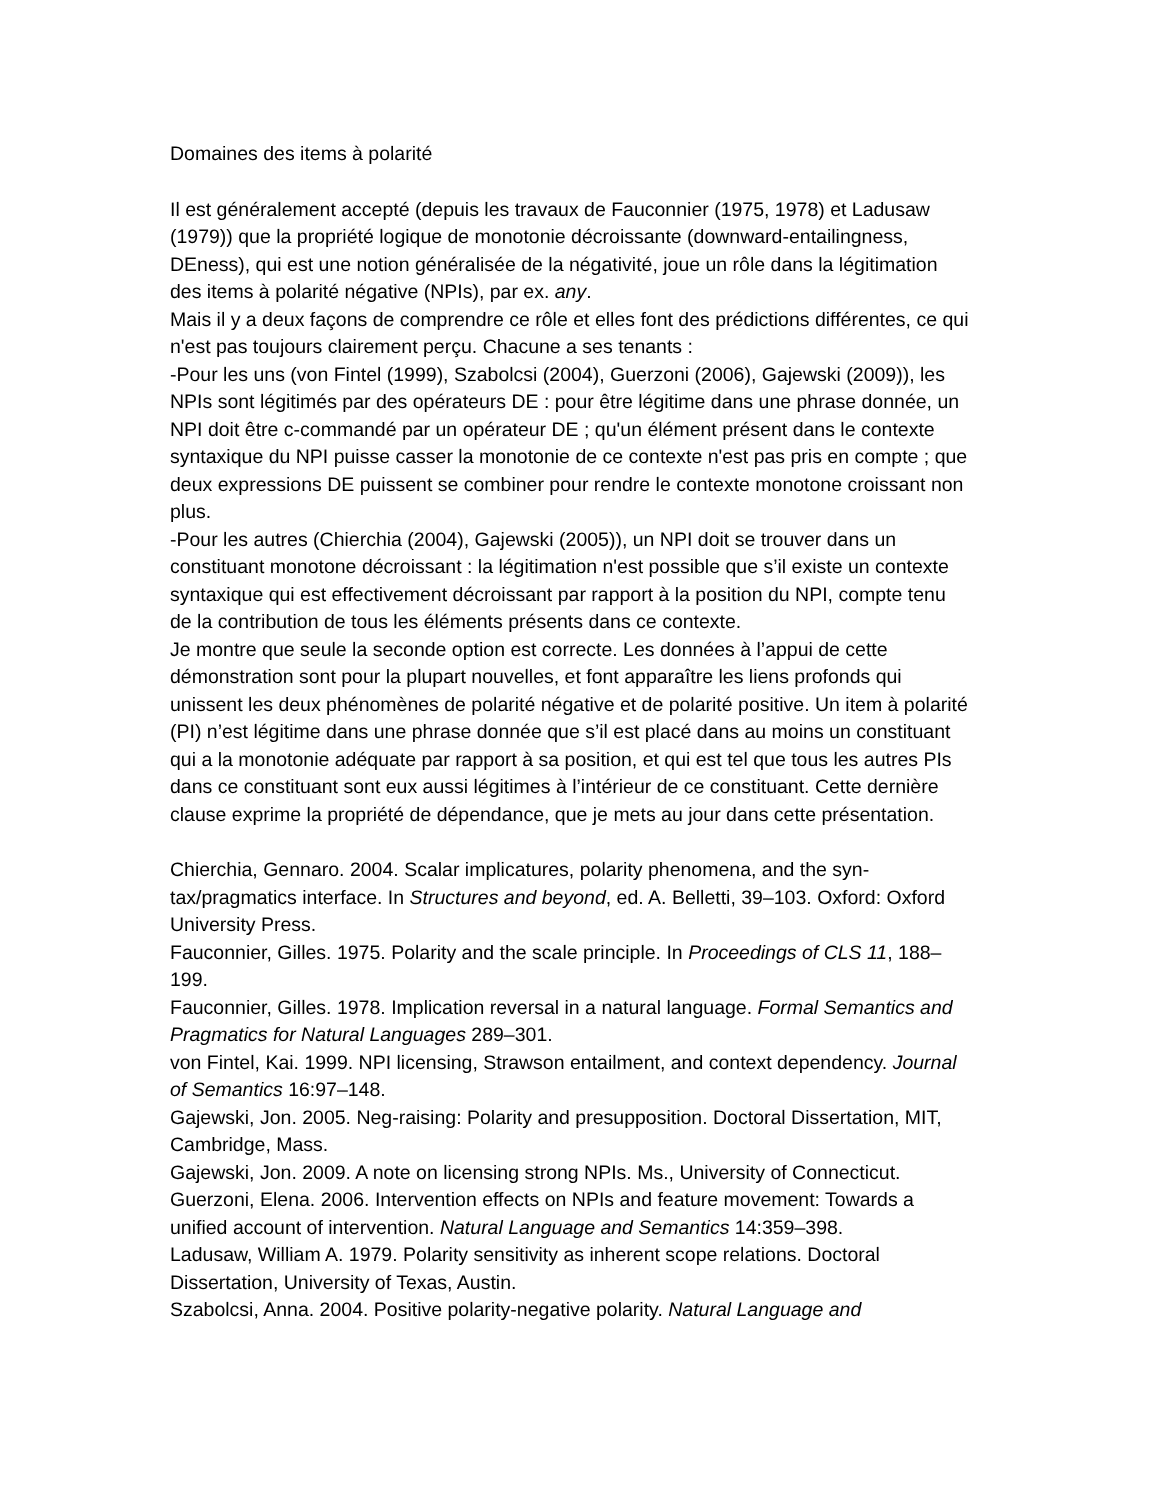Domaines des items à polarité
Il est généralement accepté (depuis les travaux de Fauconnier (1975, 1978) et Ladusaw (1979)) que la propriété logique de monotonie décroissante (downward-entailingness, DEness), qui est une notion généralisée de la négativité, joue un rôle dans la légitimation des items à polarité négative (NPIs), par ex. any.
Mais il y a deux façons de comprendre ce rôle et elles font des prédictions différentes, ce qui n'est pas toujours clairement perçu. Chacune a ses tenants :
-Pour les uns (von Fintel (1999), Szabolcsi (2004), Guerzoni (2006), Gajewski (2009)), les NPIs sont légitimés par des opérateurs DE : pour être légitime dans une phrase donnée, un NPI doit être c-commandé par un opérateur DE ; qu'un élément présent dans le contexte syntaxique du NPI puisse casser la monotonie de ce contexte n'est pas pris en compte ; que deux expressions DE puissent se combiner pour rendre le contexte monotone croissant non plus.
-Pour les autres (Chierchia (2004), Gajewski (2005)), un NPI doit se trouver dans un constituant monotone décroissant : la légitimation n'est possible que s’il existe un contexte syntaxique qui est effectivement décroissant par rapport à la position du NPI, compte tenu de la contribution de tous les éléments présents dans ce contexte.
Je montre que seule la seconde option est correcte. Les données à l’appui de cette démonstration sont pour la plupart nouvelles, et font apparaître les liens profonds qui unissent les deux phénomènes de polarité négative et de polarité positive. Un item à polarité (PI) n’est légitime dans une phrase donnée que s’il est placé dans au moins un constituant qui a la monotonie adéquate par rapport à sa position, et qui est tel que tous les autres PIs dans ce constituant sont eux aussi légitimes à l’intérieur de ce constituant. Cette dernière clause exprime la propriété de dépendance, que je mets au jour dans cette présentation.
Chierchia, Gennaro. 2004. Scalar implicatures, polarity phenomena, and the syn-tax/pragmatics interface. In Structures and beyond, ed. A. Belletti, 39–103. Oxford: Oxford University Press.
Fauconnier, Gilles. 1975. Polarity and the scale principle. In Proceedings of CLS 11, 188–199.
Fauconnier, Gilles. 1978. Implication reversal in a natural language. Formal Semantics and Pragmatics for Natural Languages 289–301.
von Fintel, Kai. 1999. NPI licensing, Strawson entailment, and context dependency. Journal of Semantics 16:97–148.
Gajewski, Jon. 2005. Neg-raising: Polarity and presupposition. Doctoral Dissertation, MIT, Cambridge, Mass.
Gajewski, Jon. 2009. A note on licensing strong NPIs. Ms., University of Connecticut.
Guerzoni, Elena. 2006. Intervention effects on NPIs and feature movement: Towards a unified account of intervention. Natural Language and Semantics 14:359–398.
Ladusaw, William A. 1979. Polarity sensitivity as inherent scope relations. Doctoral Dissertation, University of Texas, Austin.
Szabolcsi, Anna. 2004. Positive polarity-negative polarity. Natural Language and